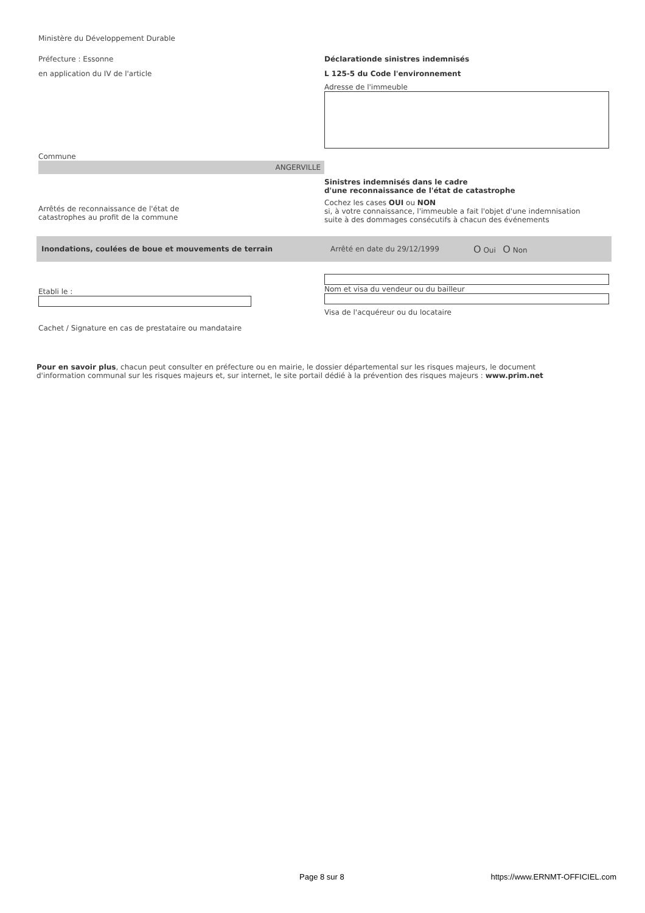Ministère du Développement Durable
Préfecture : Essonne
en application du IV de l'article
Déclarationde sinistres indemnisés
L 125-5 du Code l'environnement
Adresse de l'immeuble
Commune
ANGERVILLE
Arrêtés de reconnaissance de l'état de
catastrophes au profit de la commune
Sinistres indemnisés dans le cadre
d'une reconnaissance de l'état de catastrophe
Cochez les cases OUI ou NON
si, à votre connaissance, l'immeuble a fait l'objet d'une indemnisation
suite à des dommages consécutifs à chacun des événements
Inondations, coulées de boue et mouvements de terrain Arrêté en date du 29/12/1999
O Oui O Non
Etabli le :
Cachet / Signature en cas de prestataire ou mandataire
Nom et visa du vendeur ou du bailleur
Visa de l'acquéreur ou du locataire
Pour en savoir plus, chacun peut consulter en préfecture ou en mairie, le dossier départemental sur les risques majeurs, le document d'information communal sur les risques majeurs et, sur internet, le site portail dédié à la prévention des risques majeurs : www.prim.net
Page 8 sur 8 https://www.ERNMT-OFFICIEL.com